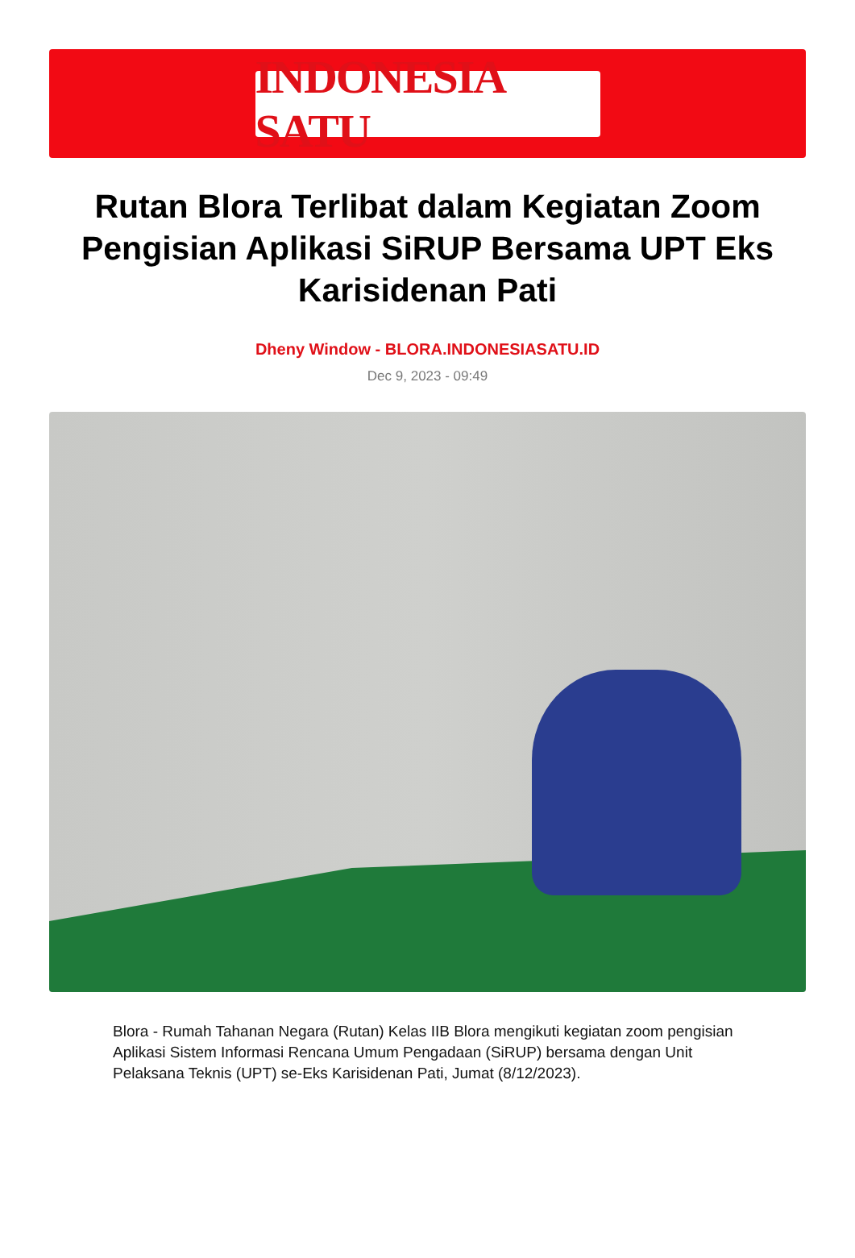INDONESIA SATU
Rutan Blora Terlibat dalam Kegiatan Zoom Pengisian Aplikasi SiRUP Bersama UPT Eks Karisidenan Pati
Dheny Window - BLORA.INDONESIASATU.ID
Dec 9, 2023 - 09:49
Blora - Rumah Tahanan Negara (Rutan) Kelas IIB Blora mengikuti kegiatan zoom pengisian Aplikasi Sistem Informasi Rencana Umum Pengadaan (SiRUP) bersama dengan Unit Pelaksana Teknis (UPT) se-Eks Karisidenan Pati, Jumat (8/12/2023).